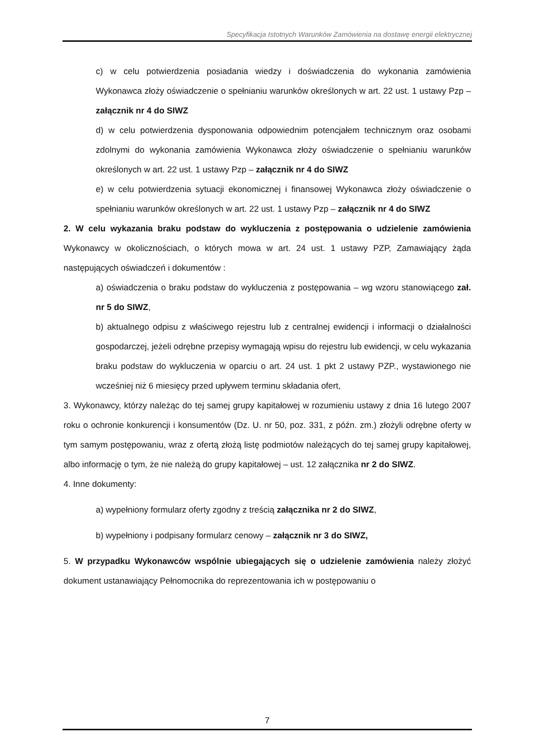Specyfikacja Istotnych Warunków Zamówienia na dostawę energii elektrycznej
c) w celu potwierdzenia posiadania wiedzy i doświadczenia do wykonania zamówienia Wykonawca złoży oświadczenie o spełnianiu warunków określonych w art. 22 ust. 1 ustawy Pzp – załącznik nr 4 do SIWZ
d) w celu potwierdzenia dysponowania odpowiednim potencjałem technicznym oraz osobami zdolnymi do wykonania zamówienia Wykonawca złoży oświadczenie o spełnianiu warunków określonych w art. 22 ust. 1 ustawy Pzp – załącznik nr 4 do SIWZ
e) w celu potwierdzenia sytuacji ekonomicznej i finansowej Wykonawca złoży oświadczenie o spełnianiu warunków określonych w art. 22 ust. 1 ustawy Pzp – załącznik nr 4 do SIWZ
2. W celu wykazania braku podstaw do wykluczenia z postępowania o udzielenie zamówienia Wykonawcy w okolicznościach, o których mowa w art. 24 ust. 1 ustawy PZP, Zamawiający żąda następujących oświadczeń i dokumentów :
a) oświadczenia o braku podstaw do wykluczenia z postępowania – wg wzoru stanowiącego zał. nr 5 do SIWZ,
b) aktualnego odpisu z właściwego rejestru lub z centralnej ewidencji i informacji o działalności gospodarczej, jeżeli odrębne przepisy wymagają wpisu do rejestru lub ewidencji, w celu wykazania braku podstaw do wykluczenia w oparciu o art. 24 ust. 1 pkt 2 ustawy PZP., wystawionego nie wcześniej niż 6 miesięcy przed upływem terminu składania ofert,
3. Wykonawcy, którzy należąc do tej samej grupy kapitałowej w rozumieniu ustawy z dnia 16 lutego 2007 roku o ochronie konkurencji i konsumentów (Dz. U. nr 50, poz. 331, z późn. zm.) złożyli odrębne oferty w tym samym postępowaniu, wraz z ofertą złożą listę podmiotów należących do tej samej grupy kapitałowej, albo informację o tym, że nie należą do grupy kapitałowej – ust. 12 załącznika nr 2 do SIWZ.
4. Inne dokumenty:
a) wypełniony formularz oferty zgodny z treścią załącznika nr 2 do SIWZ,
b) wypełniony i podpisany formularz cenowy – załącznik nr 3 do SIWZ,
5. W przypadku Wykonawców wspólnie ubiegających się o udzielenie zamówienia należy złożyć dokument ustanawiający Pełnomocnika do reprezentowania ich w postępowaniu o
7